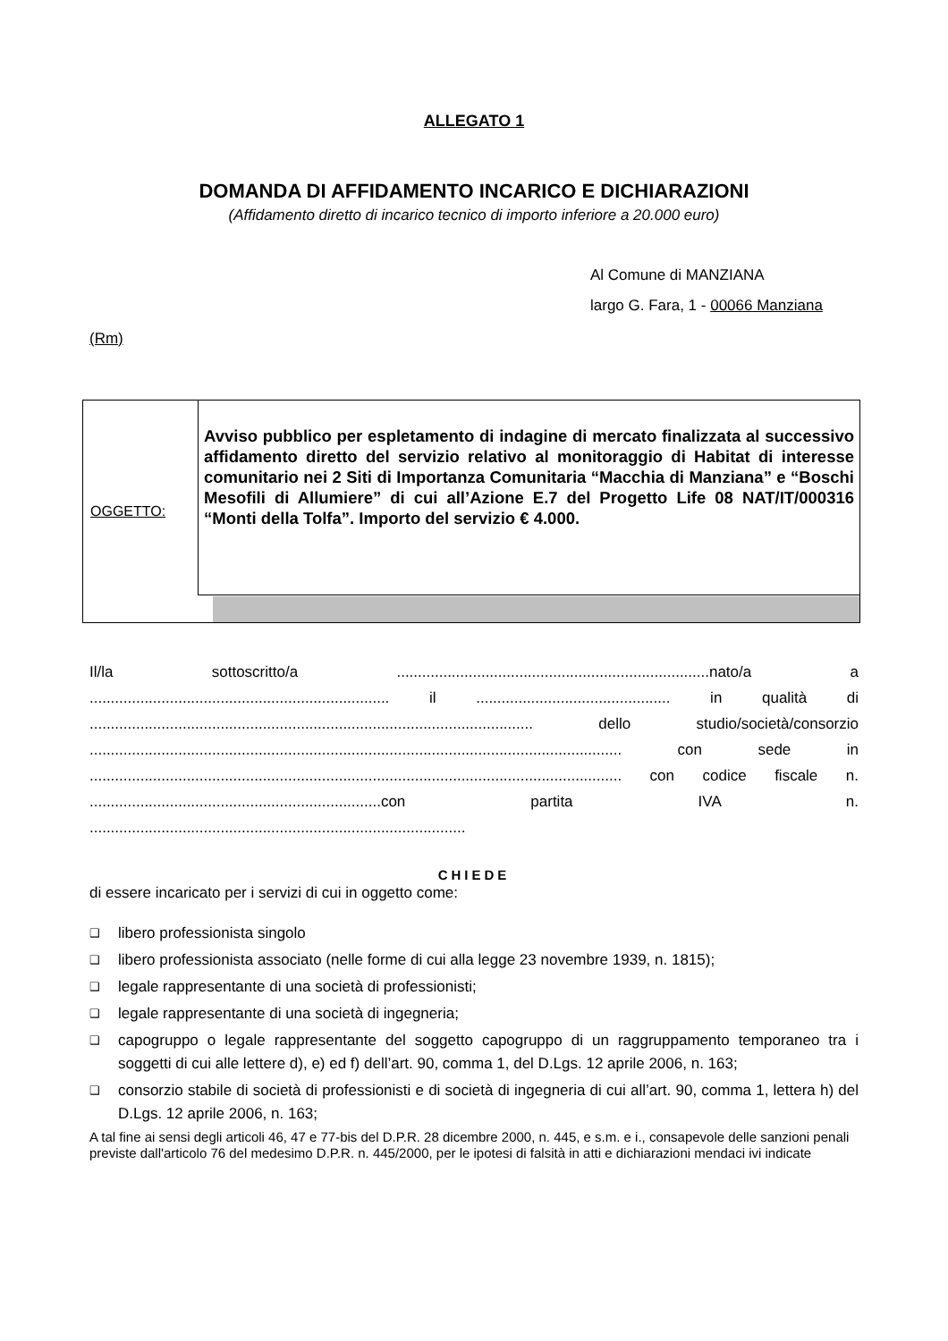ALLEGATO 1
DOMANDA DI AFFIDAMENTO INCARICO E DICHIARAZIONI
(Affidamento diretto di incarico tecnico di importo inferiore a 20.000 euro)
Al Comune di MANZIANA
largo G. Fara, 1 - 00066 Manziana
(Rm)
OGGETTO:
Avviso pubblico per espletamento di indagine di mercato finalizzata al successivo affidamento diretto del servizio relativo al monitoraggio di Habitat di interesse comunitario nei 2 Siti di Importanza Comunitaria “Macchia di Manziana” e “Boschi Mesofili di Allumiere” di cui all’Azione E.7 del Progetto Life 08 NAT/IT/000316 “Monti della Tolfa”. Importo del servizio € 4.000.
Il/la sottoscritto/a ..........................................................................nato/a a ....................................................................... il .............................................. in qualità di ......................................................................................................... dello studio/società/consorzio .............................................................................................................................. con sede in .............................................................................................................................. con codice fiscale n. .....................................................................con partita IVA n. .........................................................................................
CHIEDE
di essere incaricato per i servizi di cui in oggetto come:
❑ libero professionista singolo
❑ libero professionista associato (nelle forme di cui alla legge 23 novembre 1939, n. 1815);
❑ legale rappresentante di una società di professionisti;
❑ legale rappresentante di una società di ingegneria;
❑
capogruppo o legale rappresentante del soggetto capogruppo di un raggruppamento temporaneo tra i soggetti di cui alle lettere d), e) ed f) dell’art. 90, comma 1, del D.Lgs. 12 aprile 2006, n. 163;
❑
consorzio stabile di società di professionisti e di società di ingegneria di cui all’art. 90, comma 1, lettera h) del D.Lgs. 12 aprile 2006, n. 163;
A tal fine ai sensi degli articoli 46, 47 e 77-bis del D.P.R. 28 dicembre 2000, n. 445, e s.m. e i., consapevole delle sanzioni penali previste dall'articolo 76 del medesimo D.P.R. n. 445/2000, per le ipotesi di falsità in atti e dichiarazioni mendaci ivi indicate